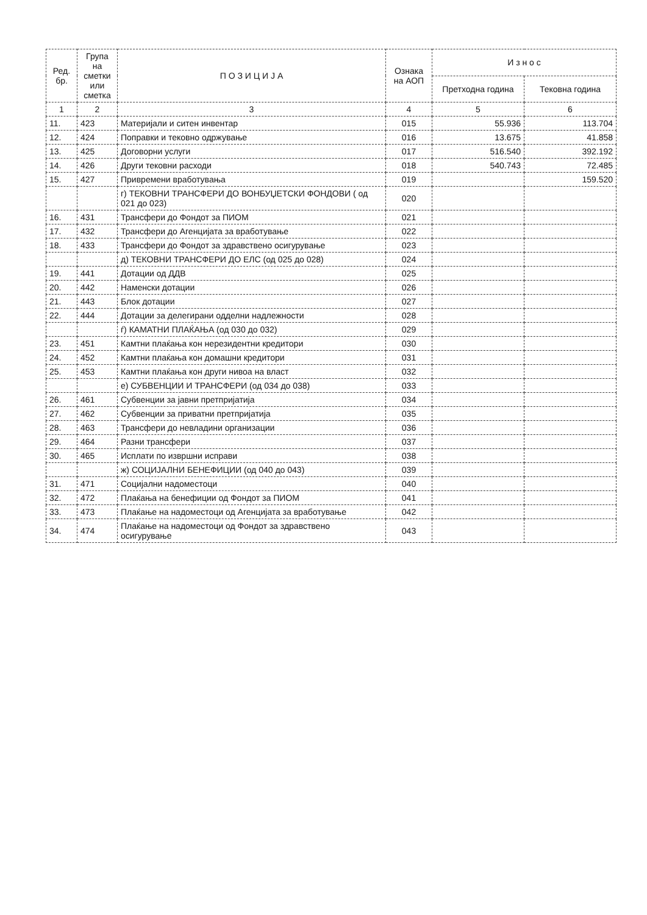| Ред. бр. | Група на сметки или сметка | П О З И Ц И Ј А | Ознака на АОП | И з н о с | |
| --- | --- | --- | --- | --- | --- |
| | | | | Претходна година | Тековна година |
| 1 | 2 | 3 | 4 | 5 | 6 |
| 11. | 423 | Материјали и ситен инвентар | 015 | 55.936 | 113.704 |
| 12. | 424 | Поправки и тековно одржување | 016 | 13.675 | 41.858 |
| 13. | 425 | Договорни услуги | 017 | 516.540 | 392.192 |
| 14. | 426 | Други тековни расходи | 018 | 540.743 | 72.485 |
| 15. | 427 | Привремени вработувања | 019 | | 159.520 |
| | | г) ТЕКОВНИ ТРАНСФЕРИ ДО ВОНБУЏЕТСКИ ФОНДОВИ ( од 021 до 023) | 020 | | |
| 16. | 431 | Трансфери до Фондот за ПИОМ | 021 | | |
| 17. | 432 | Трансфери до Агенцијата за вработување | 022 | | |
| 18. | 433 | Трансфери до Фондот за здравствено осигурување | 023 | | |
| | | д) ТЕКОВНИ ТРАНСФЕРИ ДО ЕЛС (од 025 до 028) | 024 | | |
| 19. | 441 | Дотации од ДДВ | 025 | | |
| 20. | 442 | Наменски дотации | 026 | | |
| 21. | 443 | Блок дотации | 027 | | |
| 22. | 444 | Дотации за делегирани одделни надлежности | 028 | | |
| | | ѓ) КАМАТНИ ПЛАЌАЊА (од 030 до 032) | 029 | | |
| 23. | 451 | Камтни плаќања кон нерезидентни кредитори | 030 | | |
| 24. | 452 | Камтни плаќања кон домашни кредитори | 031 | | |
| 25. | 453 | Камтни плаќања кон други нивоа на власт | 032 | | |
| | | е) СУБВЕНЦИИ И ТРАНСФЕРИ (од 034 до 038) | 033 | | |
| 26. | 461 | Субвенции за јавни претпријатија | 034 | | |
| 27. | 462 | Субвенции за приватни претпријатија | 035 | | |
| 28. | 463 | Трансфери до невладини организации | 036 | | |
| 29. | 464 | Разни трансфери | 037 | | |
| 30. | 465 | Исплати по извршни исправи | 038 | | |
| | | ж) СОЦИЈАЛНИ БЕНЕФИЦИИ (од 040 до 043) | 039 | | |
| 31. | 471 | Социјални надоместоци | 040 | | |
| 32. | 472 | Плаќања на бенефиции од Фондот за ПИОМ | 041 | | |
| 33. | 473 | Плаќање на надоместоци од Агенцијата за вработување | 042 | | |
| 34. | 474 | Плаќање на надоместоци од Фондот за здравствено осигурување | 043 | | |